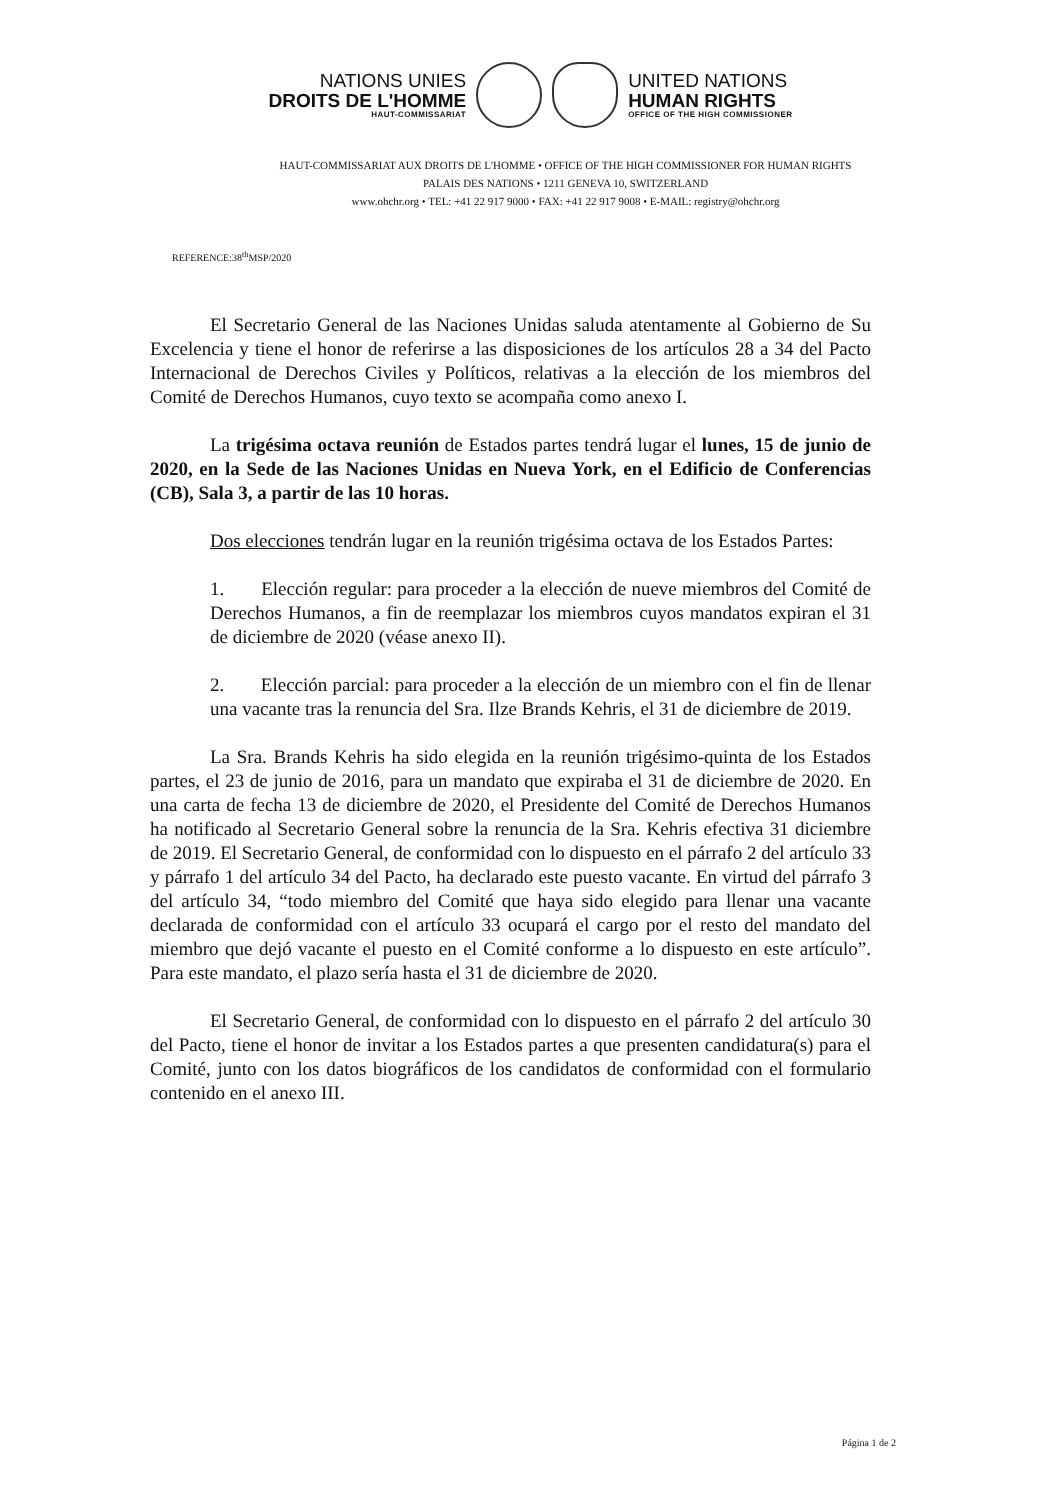NATIONS UNIES
DROITS DE L'HOMME
HAUT-COMMISSARIAT
UNITED NATIONS
HUMAN RIGHTS
OFFICE OF THE HIGH COMMISSIONER
HAUT-COMMISSARIAT AUX DROITS DE L'HOMME • OFFICE OF THE HIGH COMMISSIONER FOR HUMAN RIGHTS
PALAIS DES NATIONS • 1211 GENEVA 10, SWITZERLAND
www.ohchr.org • TEL: +41 22 917 9000 • FAX: +41 22 917 9008 • E-MAIL: registry@ohchr.org
REFERENCE:38<sup>th</sup>MSP/2020
El Secretario General de las Naciones Unidas saluda atentamente al Gobierno de Su Excelencia y tiene el honor de referirse a las disposiciones de los artículos 28 a 34 del Pacto Internacional de Derechos Civiles y Políticos, relativas a la elección de los miembros del Comité de Derechos Humanos, cuyo texto se acompaña como anexo I.
La trigésima octava reunión de Estados partes tendrá lugar el lunes, 15 de junio de 2020, en la Sede de las Naciones Unidas en Nueva York, en el Edificio de Conferencias (CB), Sala 3, a partir de las 10 horas.
Dos elecciones tendrán lugar en la reunión trigésima octava de los Estados Partes:
1. Elección regular: para proceder a la elección de nueve miembros del Comité de Derechos Humanos, a fin de reemplazar los miembros cuyos mandatos expiran el 31 de diciembre de 2020 (véase anexo II).
2. Elección parcial: para proceder a la elección de un miembro con el fin de llenar una vacante tras la renuncia del Sra. Ilze Brands Kehris, el 31 de diciembre de 2019.
La Sra. Brands Kehris ha sido elegida en la reunión trigésimo-quinta de los Estados partes, el 23 de junio de 2016, para un mandato que expiraba el 31 de diciembre de 2020. En una carta de fecha 13 de diciembre de 2020, el Presidente del Comité de Derechos Humanos ha notificado al Secretario General sobre la renuncia de la Sra. Kehris efectiva 31 diciembre de 2019. El Secretario General, de conformidad con lo dispuesto en el párrafo 2 del artículo 33 y párrafo 1 del artículo 34 del Pacto, ha declarado este puesto vacante. En virtud del párrafo 3 del artículo 34, “todo miembro del Comité que haya sido elegido para llenar una vacante declarada de conformidad con el artículo 33 ocupará el cargo por el resto del mandato del miembro que dejó vacante el puesto en el Comité conforme a lo dispuesto en este artículo”. Para este mandato, el plazo sería hasta el 31 de diciembre de 2020.
El Secretario General, de conformidad con lo dispuesto en el párrafo 2 del artículo 30 del Pacto, tiene el honor de invitar a los Estados partes a que presenten candidatura(s) para el Comité, junto con los datos biográficos de los candidatos de conformidad con el formulario contenido en el anexo III.
Página 1 de 2